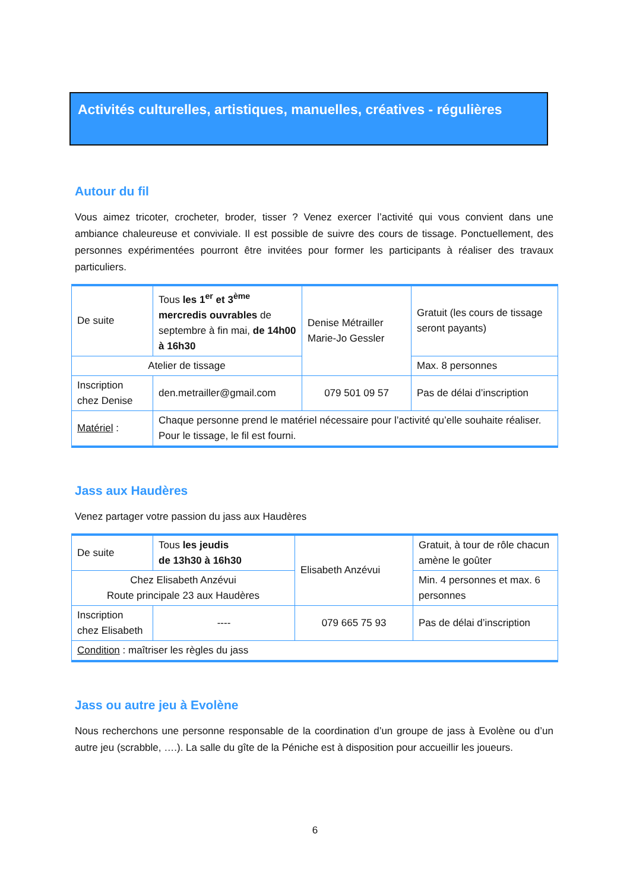Activités culturelles, artistiques, manuelles, créatives - régulières
Autour du fil
Vous aimez tricoter, crocheter, broder, tisser ? Venez exercer l’activité qui vous convient dans une ambiance chaleureuse et conviviale. Il est possible de suivre des cours de tissage. Ponctuellement, des personnes expérimentées pourront être invitées pour former les participants à réaliser des travaux particuliers.
| De suite | Tous les 1<sup>er</sup> et 3<sup>ème</sup> mercredis ouvrables de septembre à fin mai, de 14h00 à 16h30 | Denise Métrailler Marie-Jo Gessler | Gratuit (les cours de tissage seront payants) |
| Atelier de tissage | | | Max. 8 personnes |
| Inscription chez Denise | den.metrailler@gmail.com | 079 501 09 57 | Pas de délai d’inscription |
| Matériel : | Chaque personne prend le matériel nécessaire pour l’activité qu’elle souhaite réaliser. Pour le tissage, le fil est fourni. | | |
Jass aux Haudères
Venez partager votre passion du jass aux Haudères
| De suite | Tous les jeudis de 13h30 à 16h30 | Elisabeth Anzévui | Gratuit, à tour de rôle chacun amène le goûter |
| Chez Elisabeth Anzévui Route principale 23 aux Haudères | | | Min. 4 personnes et max. 6 personnes |
| Inscription chez Elisabeth | ---- | 079 665 75 93 | Pas de délai d’inscription |
| Condition : maîtriser les règles du jass | | | |
Jass ou autre jeu à Evolène
Nous recherchons une personne responsable de la coordination d’un groupe de jass à Evolène ou d’un autre jeu (scrabble, ….). La salle du gîte de la Péniche est à disposition pour accueillir les joueurs.
6